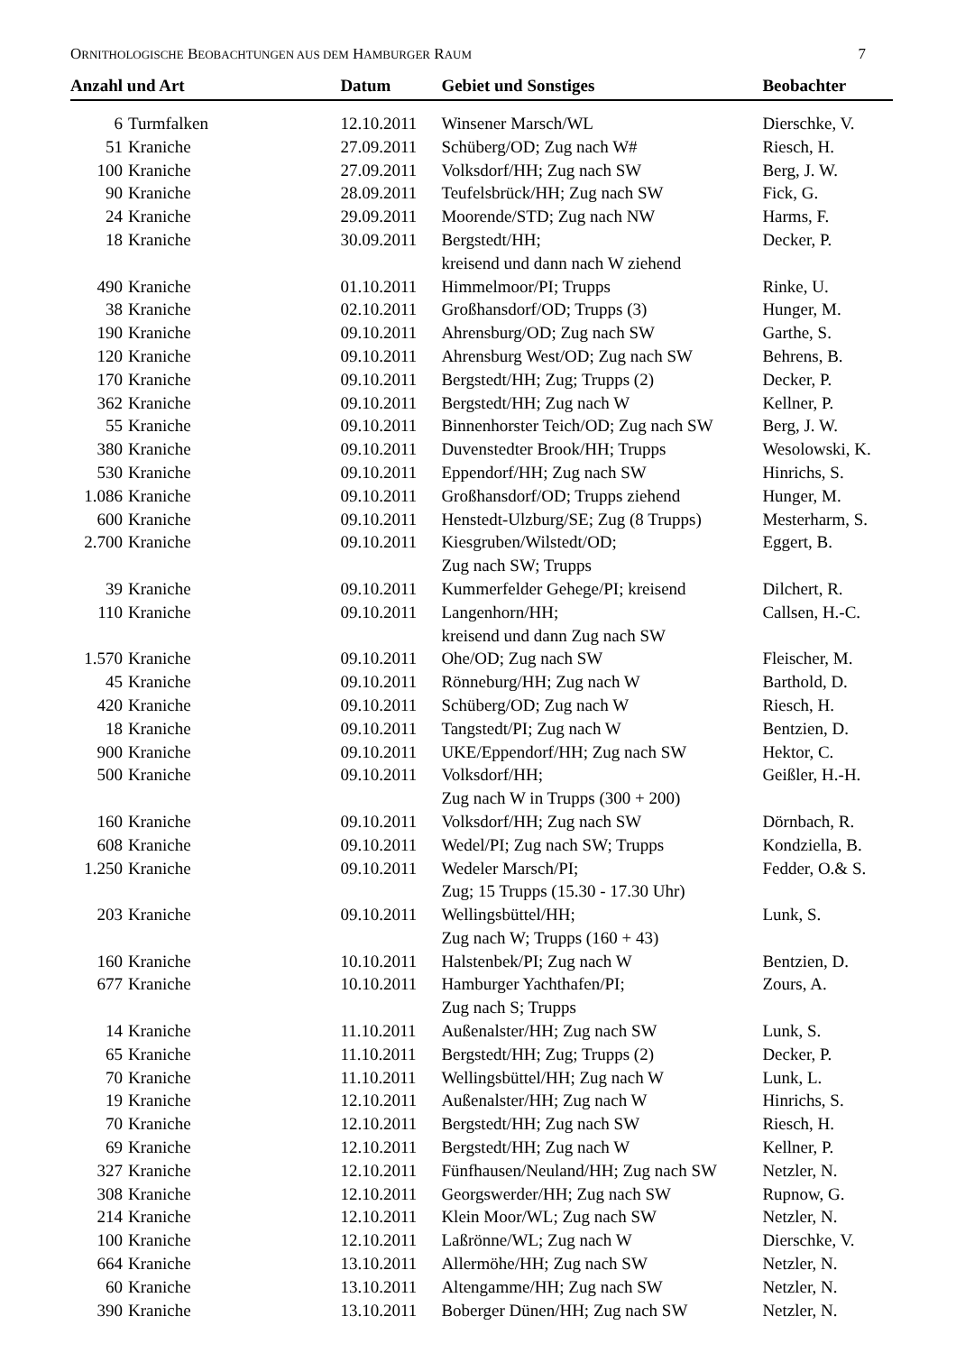ORNITHOLOGISCHE BEOBACHTUNGEN AUS DEM HAMBURGER RAUM 7
| Anzahl und Art | | Datum | Gebiet und Sonstiges | Beobachter |
| --- | --- | --- | --- | --- |
| 6 | Turmfalken | 12.10.2011 | Winsener Marsch/WL | Dierschke, V. |
| 51 | Kraniche | 27.09.2011 | Schüberg/OD; Zug nach W# | Riesch, H. |
| 100 | Kraniche | 27.09.2011 | Volksdorf/HH; Zug nach SW | Berg, J. W. |
| 90 | Kraniche | 28.09.2011 | Teufelsbrück/HH; Zug nach SW | Fick, G. |
| 24 | Kraniche | 29.09.2011 | Moorende/STD; Zug nach NW | Harms, F. |
| 18 | Kraniche | 30.09.2011 | Bergstedt/HH; kreisend und dann nach W ziehend | Decker, P. |
| 490 | Kraniche | 01.10.2011 | Himmelmoor/PI; Trupps | Rinke, U. |
| 38 | Kraniche | 02.10.2011 | Großhansdorf/OD; Trupps (3) | Hunger, M. |
| 190 | Kraniche | 09.10.2011 | Ahrensburg/OD; Zug nach SW | Garthe, S. |
| 120 | Kraniche | 09.10.2011 | Ahrensburg West/OD; Zug nach SW | Behrens, B. |
| 170 | Kraniche | 09.10.2011 | Bergstedt/HH; Zug; Trupps (2) | Decker, P. |
| 362 | Kraniche | 09.10.2011 | Bergstedt/HH; Zug nach W | Kellner, P. |
| 55 | Kraniche | 09.10.2011 | Binnenhorster Teich/OD; Zug nach SW | Berg, J. W. |
| 380 | Kraniche | 09.10.2011 | Duvenstedter Brook/HH; Trupps | Wesolowski, K. |
| 530 | Kraniche | 09.10.2011 | Eppendorf/HH; Zug nach SW | Hinrichs, S. |
| 1.086 | Kraniche | 09.10.2011 | Großhansdorf/OD; Trupps ziehend | Hunger, M. |
| 600 | Kraniche | 09.10.2011 | Henstedt-Ulzburg/SE; Zug (8 Trupps) | Mesterharm, S. |
| 2.700 | Kraniche | 09.10.2011 | Kiesgruben/Wilstedt/OD; Zug nach SW; Trupps | Eggert, B. |
| 39 | Kraniche | 09.10.2011 | Kummerfelder Gehege/PI; kreisend | Dilchert, R. |
| 110 | Kraniche | 09.10.2011 | Langenhorn/HH; kreisend und dann Zug nach SW | Callsen, H.-C. |
| 1.570 | Kraniche | 09.10.2011 | Ohe/OD; Zug nach SW | Fleischer, M. |
| 45 | Kraniche | 09.10.2011 | Rönneburg/HH; Zug nach W | Barthold, D. |
| 420 | Kraniche | 09.10.2011 | Schüberg/OD; Zug nach W | Riesch, H. |
| 18 | Kraniche | 09.10.2011 | Tangstedt/PI; Zug nach W | Bentzien, D. |
| 900 | Kraniche | 09.10.2011 | UKE/Eppendorf/HH; Zug nach SW | Hektor, C. |
| 500 | Kraniche | 09.10.2011 | Volksdorf/HH; Zug nach W in Trupps (300 + 200) | Geißler, H.-H. |
| 160 | Kraniche | 09.10.2011 | Volksdorf/HH; Zug nach SW | Dörnbach, R. |
| 608 | Kraniche | 09.10.2011 | Wedel/PI; Zug nach SW; Trupps | Kondziella, B. |
| 1.250 | Kraniche | 09.10.2011 | Wedeler Marsch/PI; Zug; 15 Trupps (15.30 - 17.30 Uhr) | Fedder, O.& S. |
| 203 | Kraniche | 09.10.2011 | Wellingsbüttel/HH; Zug nach W; Trupps (160 + 43) | Lunk, S. |
| 160 | Kraniche | 10.10.2011 | Halstenbek/PI; Zug nach W | Bentzien, D. |
| 677 | Kraniche | 10.10.2011 | Hamburger Yachthafen/PI; Zug nach S; Trupps | Zours, A. |
| 14 | Kraniche | 11.10.2011 | Außenalster/HH; Zug nach SW | Lunk, S. |
| 65 | Kraniche | 11.10.2011 | Bergstedt/HH; Zug; Trupps (2) | Decker, P. |
| 70 | Kraniche | 11.10.2011 | Wellingsbüttel/HH; Zug nach W | Lunk, L. |
| 19 | Kraniche | 12.10.2011 | Außenalster/HH; Zug nach W | Hinrichs, S. |
| 70 | Kraniche | 12.10.2011 | Bergstedt/HH; Zug nach SW | Riesch, H. |
| 69 | Kraniche | 12.10.2011 | Bergstedt/HH; Zug nach W | Kellner, P. |
| 327 | Kraniche | 12.10.2011 | Fünfhausen/Neuland/HH; Zug nach SW | Netzler, N. |
| 308 | Kraniche | 12.10.2011 | Georgswerder/HH; Zug nach SW | Rupnow, G. |
| 214 | Kraniche | 12.10.2011 | Klein Moor/WL; Zug nach SW | Netzler, N. |
| 100 | Kraniche | 12.10.2011 | Laßrönne/WL; Zug nach W | Dierschke, V. |
| 664 | Kraniche | 13.10.2011 | Allermöhe/HH; Zug nach SW | Netzler, N. |
| 60 | Kraniche | 13.10.2011 | Altengamme/HH; Zug nach SW | Netzler, N. |
| 390 | Kraniche | 13.10.2011 | Boberger Dünen/HH; Zug nach SW | Netzler, N. |